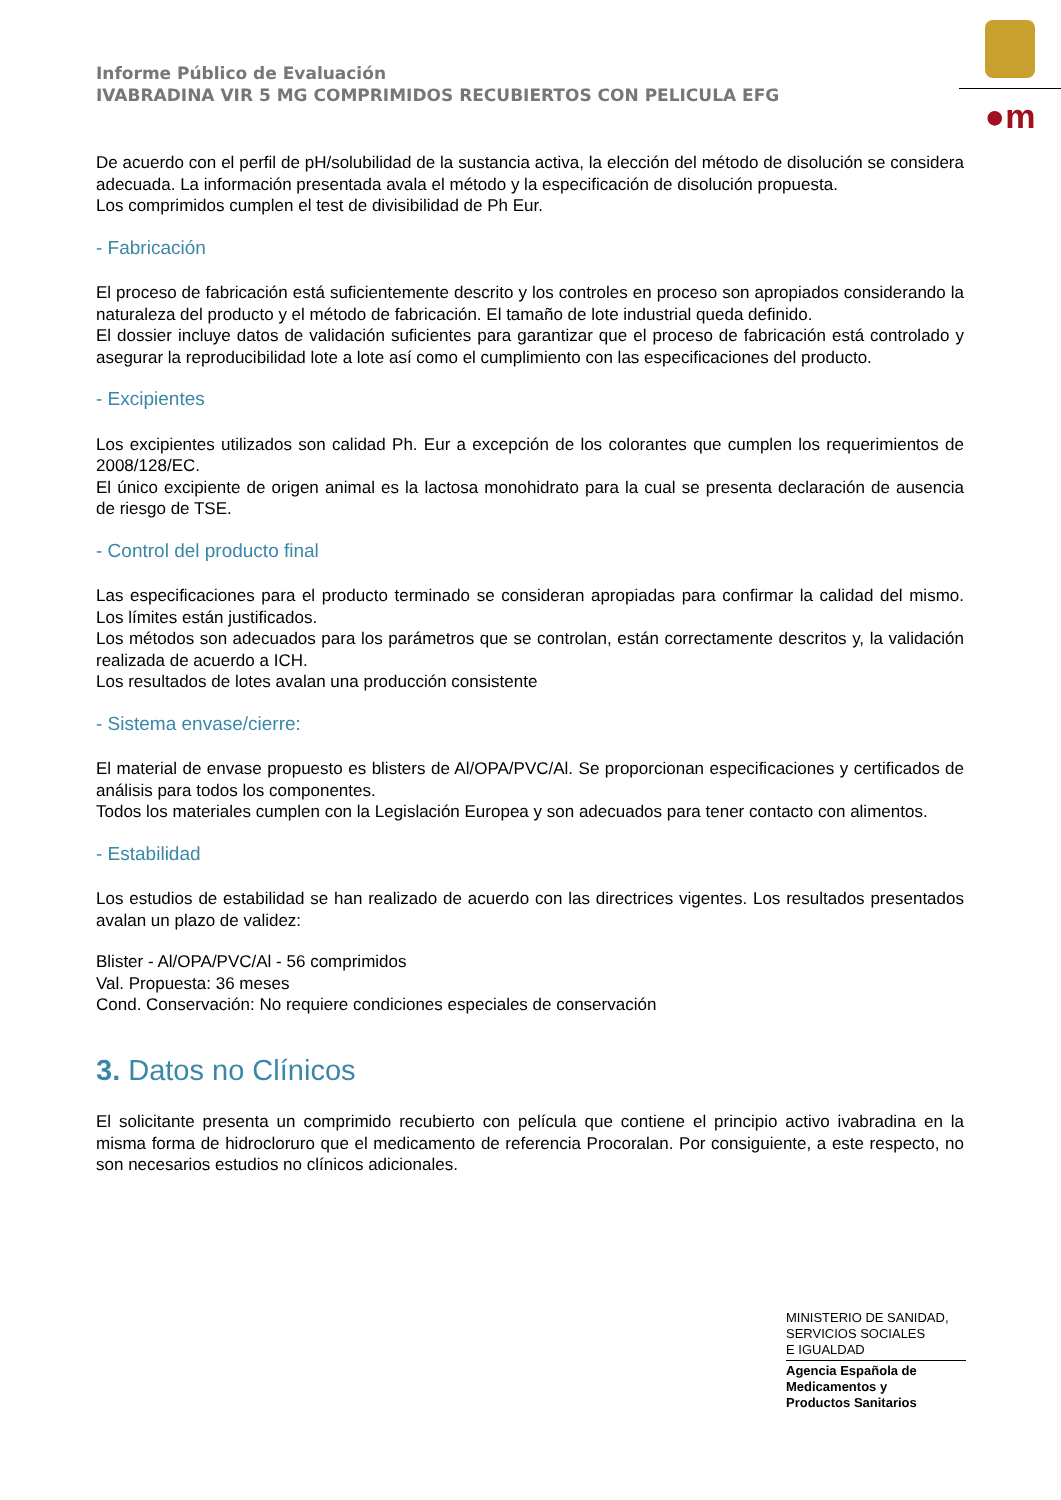Informe Público de Evaluación
IVABRADINA VIR 5 MG COMPRIMIDOS RECUBIERTOS CON PELICULA EFG
●m
De acuerdo con el perfil de pH/solubilidad de la sustancia activa, la elección del método de disolución se considera adecuada. La información presentada avala el método y la especificación de disolución propuesta.
Los comprimidos cumplen el test de divisibilidad de Ph Eur.
- Fabricación
El proceso de fabricación está suficientemente descrito y los controles en proceso son apropiados considerando la naturaleza del producto y el método de fabricación. El tamaño de lote industrial queda definido.
El dossier incluye datos de validación suficientes para garantizar que el proceso de fabricación está controlado y asegurar la reproducibilidad lote a lote así como el cumplimiento con las especificaciones del producto.
- Excipientes
Los excipientes utilizados son calidad Ph. Eur a excepción de los colorantes que cumplen los requerimientos de 2008/128/EC.
El único excipiente de origen animal es la lactosa monohidrato para la cual se presenta declaración de ausencia de riesgo de TSE.
- Control del producto final
Las especificaciones para el producto terminado se consideran apropiadas para confirmar la calidad del mismo. Los límites están justificados.
Los métodos son adecuados para los parámetros que se controlan, están correctamente descritos y, la validación realizada de acuerdo a ICH.
Los resultados de lotes avalan una producción consistente
- Sistema envase/cierre:
El material de envase propuesto es blisters de Al/OPA/PVC/Al. Se proporcionan especificaciones y certificados de análisis para todos los componentes.
Todos los materiales cumplen con la Legislación Europea y son adecuados para tener contacto con alimentos.
- Estabilidad
Los estudios de estabilidad se han realizado de acuerdo con las directrices vigentes. Los resultados presentados avalan un plazo de validez:
Blister - Al/OPA/PVC/Al - 56 comprimidos
Val. Propuesta: 36 meses
Cond. Conservación: No requiere condiciones especiales de conservación
3. Datos no Clínicos
El solicitante presenta un comprimido recubierto con película que contiene el principio activo ivabradina en la misma forma de hidrocloruro que el medicamento de referencia Procoralan. Por consiguiente, a este respecto, no son necesarios estudios no clínicos adicionales.
MINISTERIO DE SANIDAD,
SERVICIOS SOCIALES
E IGUALDAD
Agencia Española de
Medicamentos y
Productos Sanitarios